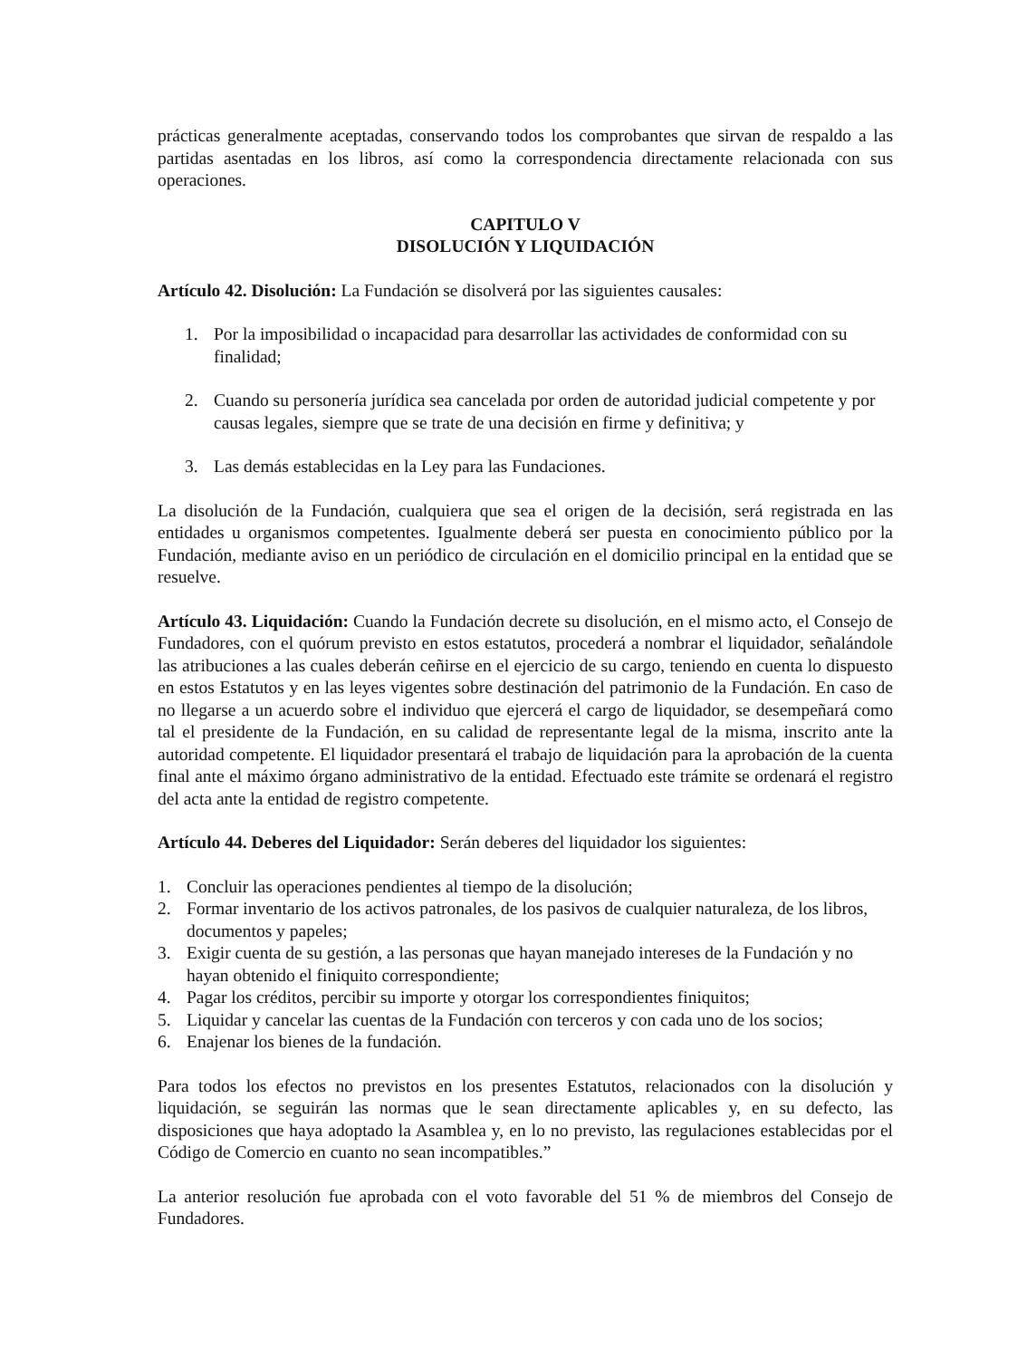prácticas generalmente aceptadas, conservando todos los comprobantes que sirvan de respaldo a las partidas asentadas en los libros, así como la correspondencia directamente relacionada con sus operaciones.
CAPITULO V
DISOLUCIÓN Y LIQUIDACIÓN
Artículo 42. Disolución: La Fundación se disolverá por las siguientes causales:
1. Por la imposibilidad o incapacidad para desarrollar las actividades de conformidad con su finalidad;
2. Cuando su personería jurídica sea cancelada por orden de autoridad judicial competente y por causas legales, siempre que se trate de una decisión en firme y definitiva; y
3. Las demás establecidas en la Ley para las Fundaciones.
La disolución de la Fundación, cualquiera que sea el origen de la decisión, será registrada en las entidades u organismos competentes. Igualmente deberá ser puesta en conocimiento público por la Fundación, mediante aviso en un periódico de circulación en el domicilio principal en la entidad que se resuelve.
Artículo 43. Liquidación: Cuando la Fundación decrete su disolución, en el mismo acto, el Consejo de Fundadores, con el quórum previsto en estos estatutos, procederá a nombrar el liquidador, señalándole las atribuciones a las cuales deberán ceñirse en el ejercicio de su cargo, teniendo en cuenta lo dispuesto en estos Estatutos y en las leyes vigentes sobre destinación del patrimonio de la Fundación. En caso de no llegarse a un acuerdo sobre el individuo que ejercerá el cargo de liquidador, se desempeñará como tal el presidente de la Fundación, en su calidad de representante legal de la misma, inscrito ante la autoridad competente. El liquidador presentará el trabajo de liquidación para la aprobación de la cuenta final ante el máximo órgano administrativo de la entidad. Efectuado este trámite se ordenará el registro del acta ante la entidad de registro competente.
Artículo 44. Deberes del Liquidador: Serán deberes del liquidador los siguientes:
1. Concluir las operaciones pendientes al tiempo de la disolución;
2. Formar inventario de los activos patronales, de los pasivos de cualquier naturaleza, de los libros, documentos y papeles;
3. Exigir cuenta de su gestión, a las personas que hayan manejado intereses de la Fundación y no hayan obtenido el finiquito correspondiente;
4. Pagar los créditos, percibir su importe y otorgar los correspondientes finiquitos;
5. Liquidar y cancelar las cuentas de la Fundación con terceros y con cada uno de los socios;
6. Enajenar los bienes de la fundación.
Para todos los efectos no previstos en los presentes Estatutos, relacionados con la disolución y liquidación, se seguirán las normas que le sean directamente aplicables y, en su defecto, las disposiciones que haya adoptado la Asamblea y, en lo no previsto, las regulaciones establecidas por el Código de Comercio en cuanto no sean incompatibles.”
La anterior resolución fue aprobada con el voto favorable del 51 % de miembros del Consejo de Fundadores.